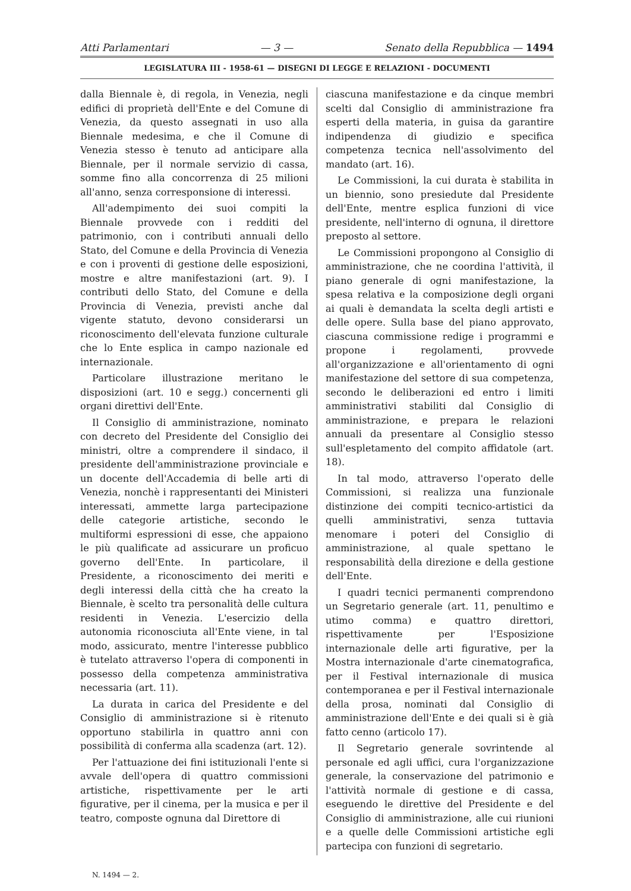Atti Parlamentari — 3 — Senato della Repubblica — 1494
LEGISLATURA III - 1958-61 — DISEGNI DI LEGGE E RELAZIONI - DOCUMENTI
dalla Biennale è, di regola, in Venezia, negli edifici di proprietà dell'Ente e del Comune di Venezia, da questo assegnati in uso alla Biennale medesima, e che il Comune di Venezia stesso è tenuto ad anticipare alla Biennale, per il normale servizio di cassa, somme fino alla concorrenza di 25 milioni all'anno, senza corresponsione di interessi.
All'adempimento dei suoi compiti la Biennale provvede con i redditi del patrimonio, con i contributi annuali dello Stato, del Comune e della Provincia di Venezia e con i proventi di gestione delle esposizioni, mostre e altre manifestazioni (art. 9). I contributi dello Stato, del Comune e della Provincia di Venezia, previsti anche dal vigente statuto, devono considerarsi un riconoscimento dell'elevata funzione culturale che lo Ente esplica in campo nazionale ed internazionale.
Particolare illustrazione meritano le disposizioni (art. 10 e segg.) concernenti gli organi direttivi dell'Ente.
Il Consiglio di amministrazione, nominato con decreto del Presidente del Consiglio dei ministri, oltre a comprendere il sindaco, il presidente dell'amministrazione provinciale e un docente dell'Accademia di belle arti di Venezia, nonchè i rappresentanti dei Ministeri interessati, ammette larga partecipazione delle categorie artistiche, secondo le multiformi espressioni di esse, che appaiono le più qualificate ad assicurare un proficuo governo dell'Ente. In particolare, il Presidente, a riconoscimento dei meriti e degli interessi della città che ha creato la Biennale, è scelto tra personalità delle cultura residenti in Venezia. L'esercizio della autonomia riconosciuta all'Ente viene, in tal modo, assicurato, mentre l'interesse pubblico è tutelato attraverso l'opera di componenti in possesso della competenza amministrativa necessaria (art. 11).
La durata in carica del Presidente e del Consiglio di amministrazione si è ritenuto opportuno stabilirla in quattro anni con possibilità di conferma alla scadenza (art. 12).
Per l'attuazione dei fini istituzionali l'ente si avvale dell'opera di quattro commissioni artistiche, rispettivamente per le arti figurative, per il cinema, per la musica e per il teatro, composte ognuna dal Direttore di
ciascuna manifestazione e da cinque membri scelti dal Consiglio di amministrazione fra esperti della materia, in guisa da garantire indipendenza di giudizio e specifica competenza tecnica nell'assolvimento del mandato (art. 16).
Le Commissioni, la cui durata è stabilita in un biennio, sono presiedute dal Presidente dell'Ente, mentre esplica funzioni di vice presidente, nell'interno di ognuna, il direttore preposto al settore.
Le Commissioni propongono al Consiglio di amministrazione, che ne coordina l'attività, il piano generale di ogni manifestazione, la spesa relativa e la composizione degli organi ai quali è demandata la scelta degli artisti e delle opere. Sulla base del piano approvato, ciascuna commissione redige i programmi e propone i regolamenti, provvede all'organizzazione e all'orientamento di ogni manifestazione del settore di sua competenza, secondo le deliberazioni ed entro i limiti amministrativi stabiliti dal Consiglio di amministrazione, e prepara le relazioni annuali da presentare al Consiglio stesso sull'espletamento del compito affidatole (art. 18).
In tal modo, attraverso l'operato delle Commissioni, si realizza una funzionale distinzione dei compiti tecnico-artistici da quelli amministrativi, senza tuttavia menomare i poteri del Consiglio di amministrazione, al quale spettano le responsabilità della direzione e della gestione dell'Ente.
I quadri tecnici permanenti comprendono un Segretario generale (art. 11, penultimo e utimo comma) e quattro direttori, rispettivamente per l'Esposizione internazionale delle arti figurative, per la Mostra internazionale d'arte cinematografica, per il Festival internazionale di musica contemporanea e per il Festival internazionale della prosa, nominati dal Consiglio di amministrazione dell'Ente e dei quali si è già fatto cenno (articolo 17).
Il Segretario generale sovrintende al personale ed agli uffici, cura l'organizzazione generale, la conservazione del patrimonio e l'attività normale di gestione e di cassa, eseguendo le direttive del Presidente e del Consiglio di amministrazione, alle cui riunioni e a quelle delle Commissioni artistiche egli partecipa con funzioni di segretario.
N. 1494 — 2.